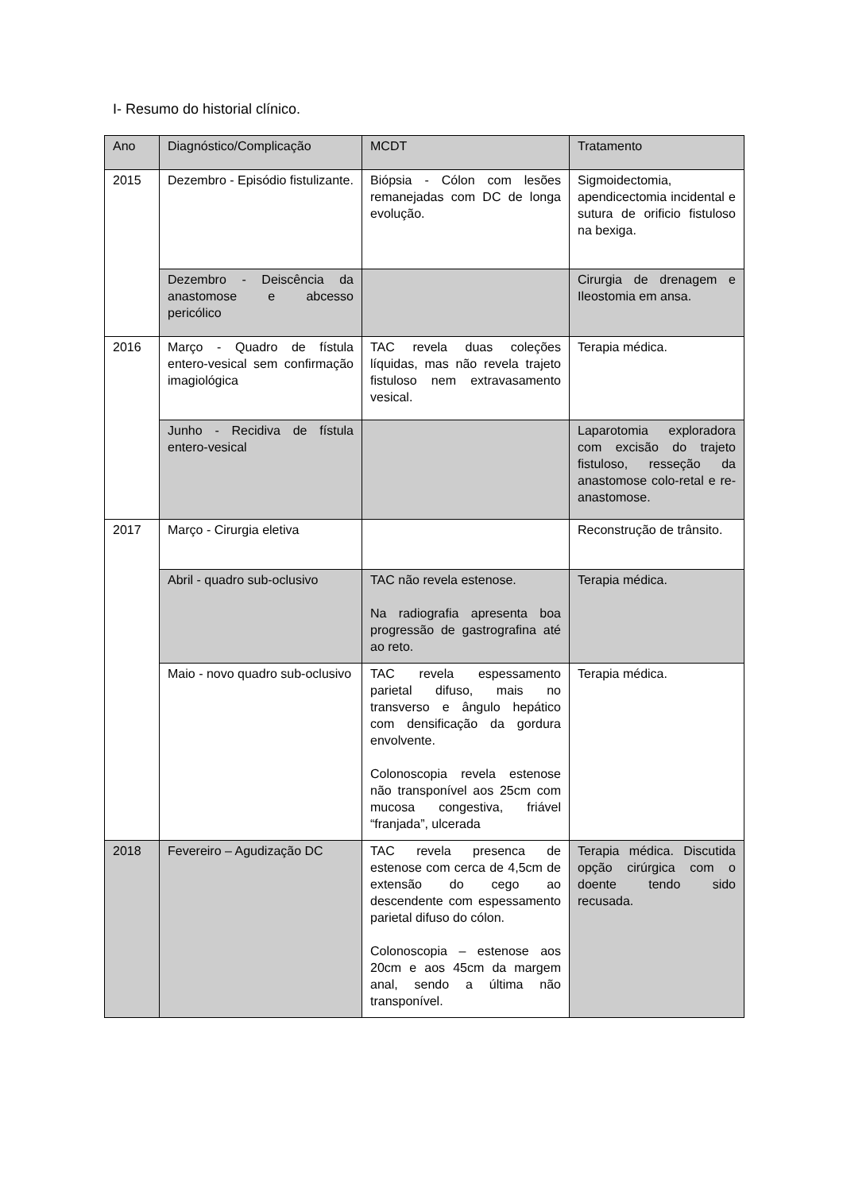I- Resumo do historial clínico.
| Ano | Diagnóstico/Complicação | MCDT | Tratamento |
| 2015 | Dezembro - Episódio fistulizante. | Biópsia - Cólon com lesões remanejadas com DC de longa evolução. | Sigmoidectomia, apendicectomia incidental e sutura de orificio fistuloso na bexiga. |
| | Dezembro - Deiscência da anastomose e abcesso pericólico | | Cirurgia de drenagem e Ileostomia em ansa. |
| 2016 | Março - Quadro de fístula entero-vesical sem confirmação imagiológica | TAC revela duas coleções líquidas, mas não revela trajeto fistuloso nem extravasamento vesical. | Terapia médica. |
| | Junho - Recidiva de fístula entero-vesical | | Laparotomia exploradora com excisão do trajeto fistuloso, resseção da anastomose colo-retal e re-anastomose. |
| 2017 | Março - Cirurgia eletiva | | Reconstrução de trânsito. |
| | Abril - quadro sub-oclusivo | TAC não revela estenose. Na radiografia apresenta boa progressão de gastrografina até ao reto. | Terapia médica. |
| | Maio - novo quadro sub-oclusivo | TAC revela espessamento parietal difuso, mais no transverso e ângulo hepático com densificação da gordura envolvente. Colonoscopia revela estenose não transponível aos 25cm com mucosa congestiva, friável “franjada”, ulcerada | Terapia médica. |
| 2018 | Fevereiro – Agudização DC | TAC revela presenca de estenose com cerca de 4,5cm de extensão do cego ao descendente com espessamento parietal difuso do cólon. Colonoscopia – estenose aos 20cm e aos 45cm da margem anal, sendo a última não transponível. | Terapia médica. Discutida opção cirúrgica com o doente tendo sido recusada. |